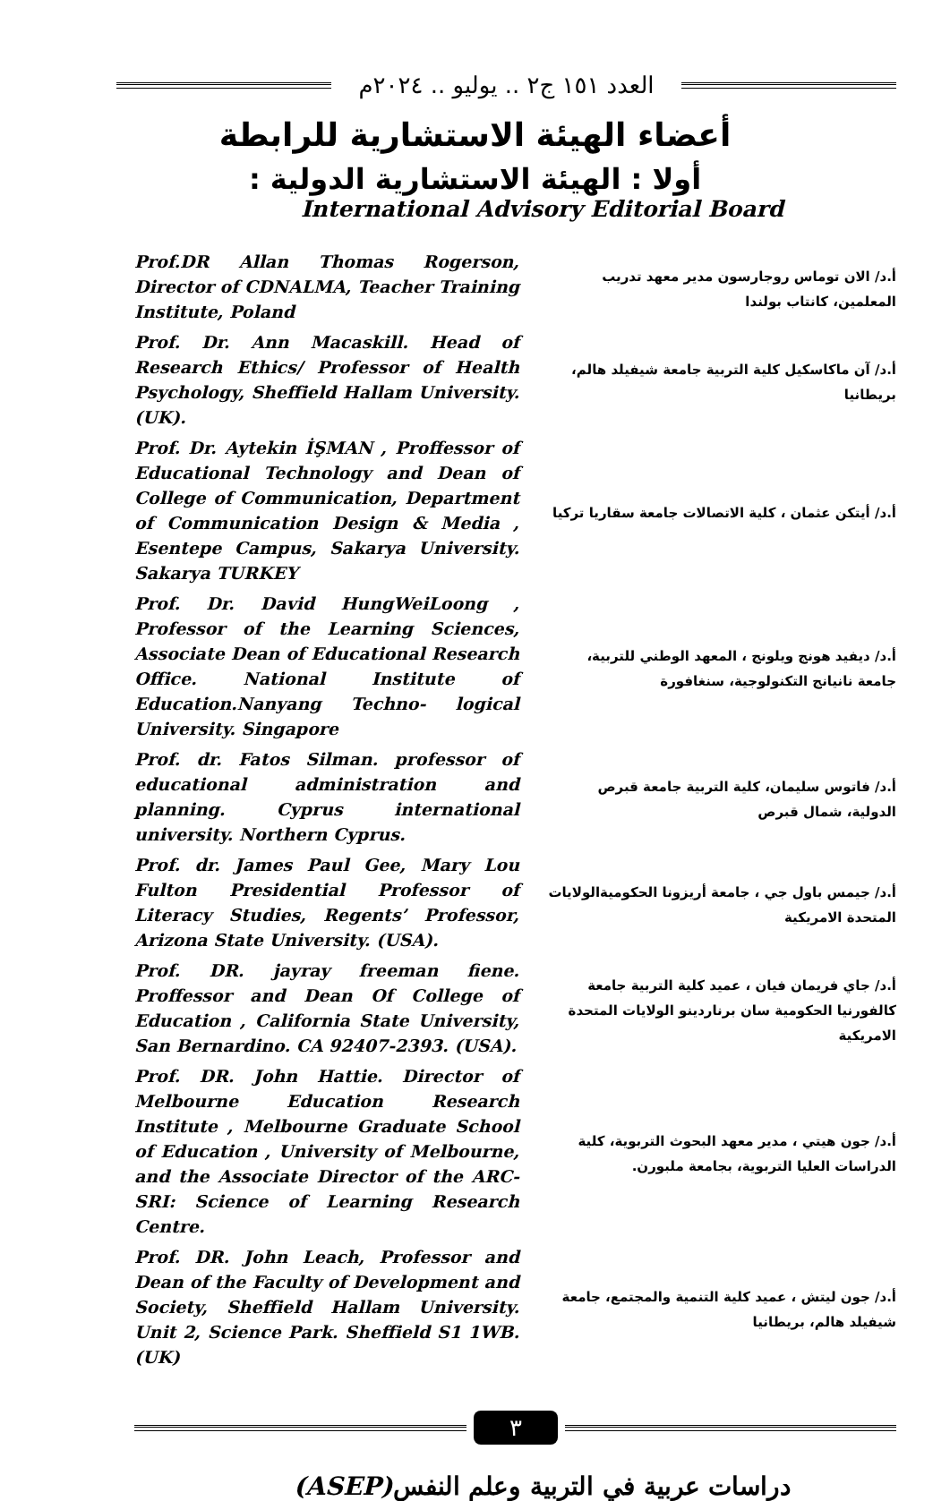العدد ١٥١ ج٢ .. يوليو .. ٢٠٢٤م
أعضاء الهيئة الاستشارية للرابطة
أولا : الهيئة الاستشارية الدولية :
International Advisory Editorial Board
Prof.DR Allan Thomas Rogerson, Director of CDNALMA, Teacher Training Institute, Poland
أ.د/ الان توماس روجارسون مدير معهد تدريب المعلمين، كانتاب بولندا
Prof. Dr. Ann Macaskill. Head of Research Ethics/ Professor of Health Psychology, Sheffield Hallam University. (UK).
أ.د/ آن ماكاسكيل كلية التربية جامعة شيفيلد هالم، بريطانيا
Prof. Dr. Aytekin İŞMAN , Proffessor of Educational Technology and Dean of College of Communication, Department of Communication Design & Media , Esentepe Campus, Sakarya University. Sakarya TURKEY
أ.د/ أيتكن عثمان ، كلية الاتصالات جامعة سقاريا تركيا
Prof. Dr. David HungWeiLoong , Professor of the Learning Sciences, Associate Dean of Educational Research Office. National Institute of Education.Nanyang Techno- logical University. Singapore
أ.د/ ديفيد هونج ويلونج ، المعهد الوطني للتربية، جامعة نانيانج التكنولوجية، سنغافورة
Prof. dr. Fatos Silman. professor of educational administration and planning. Cyprus international university. Northern Cyprus.
أ.د/ فاتوس سليمان، كلية التربية جامعة قبرص الدولية، شمال قبرص
Prof. dr. James Paul Gee, Mary Lou Fulton Presidential Professor of Literacy Studies, Regents’ Professor, Arizona State University. (USA).
أ.د/ جيمس باول جي ، جامعة أريزونا الحكوميةالولايات المتحدة الامريكية
Prof. DR. jayray freeman fiene. Proffessor and Dean Of College of Education , California State University, San Bernardino. CA 92407-2393. (USA).
أ.د/ جاي فريمان فيان ، عميد كلية التربية جامعة كالفورنيا الحكومية سان برناردينو الولايات المتحدة الامريكية
Prof. DR. John Hattie. Director of Melbourne Education Research Institute , Melbourne Graduate School of Education , University of Melbourne, and the Associate Director of the ARC-SRI: Science of Learning Research Centre.
أ.د/ جون هيتي ، مدير معهد البحوث التربوية، كلية الدراسات العليا التربوية، بجامعة ملبورن.
Prof. DR. John Leach, Professor and Dean of the Faculty of Development and Society, Sheffield Hallam University. Unit 2, Science Park. Sheffield S1 1WB. (UK)
أ.د/ جون ليتش ، عميد كلية التنمية والمجتمع، جامعة شيفيلد هالم، بريطانيا
٣
(ASEP) دراسات عربية في التربية وعلم النفس